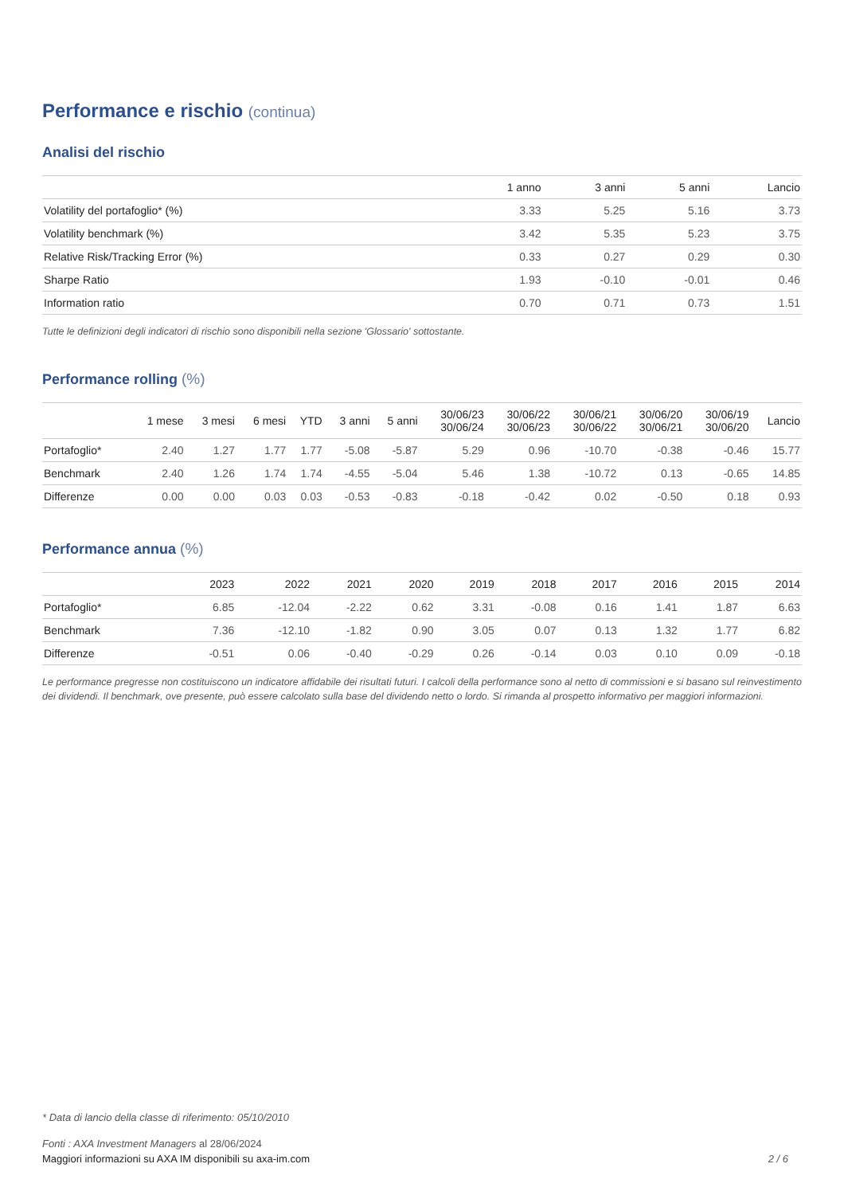Performance e rischio (continua)
Analisi del rischio
| | 1 anno | 3 anni | 5 anni | Lancio |
| --- | --- | --- | --- | --- |
| Volatility del portafoglio* (%) | 3.33 | 5.25 | 5.16 | 3.73 |
| Volatility benchmark (%) | 3.42 | 5.35 | 5.23 | 3.75 |
| Relative Risk/Tracking Error (%) | 0.33 | 0.27 | 0.29 | 0.30 |
| Sharpe Ratio | 1.93 | -0.10 | -0.01 | 0.46 |
| Information ratio | 0.70 | 0.71 | 0.73 | 1.51 |
Tutte le definizioni degli indicatori di rischio sono disponibili nella sezione 'Glossario' sottostante.
Performance rolling (%)
| | 1 mese | 3 mesi | 6 mesi | YTD | 3 anni | 5 anni | 30/06/23 30/06/24 | 30/06/22 30/06/23 | 30/06/21 30/06/22 | 30/06/20 30/06/21 | 30/06/19 30/06/20 | Lancio |
| --- | --- | --- | --- | --- | --- | --- | --- | --- | --- | --- | --- | --- |
| Portafoglio* | 2.40 | 1.27 | 1.77 | 1.77 | -5.08 | -5.87 | 5.29 | 0.96 | -10.70 | -0.38 | -0.46 | 15.77 |
| Benchmark | 2.40 | 1.26 | 1.74 | 1.74 | -4.55 | -5.04 | 5.46 | 1.38 | -10.72 | 0.13 | -0.65 | 14.85 |
| Differenze | 0.00 | 0.00 | 0.03 | 0.03 | -0.53 | -0.83 | -0.18 | -0.42 | 0.02 | -0.50 | 0.18 | 0.93 |
Performance annua (%)
| | 2023 | 2022 | 2021 | 2020 | 2019 | 2018 | 2017 | 2016 | 2015 | 2014 |
| --- | --- | --- | --- | --- | --- | --- | --- | --- | --- | --- |
| Portafoglio* | 6.85 | -12.04 | -2.22 | 0.62 | 3.31 | -0.08 | 0.16 | 1.41 | 1.87 | 6.63 |
| Benchmark | 7.36 | -12.10 | -1.82 | 0.90 | 3.05 | 0.07 | 0.13 | 1.32 | 1.77 | 6.82 |
| Differenze | -0.51 | 0.06 | -0.40 | -0.29 | 0.26 | -0.14 | 0.03 | 0.10 | 0.09 | -0.18 |
Le performance pregresse non costituiscono un indicatore affidabile dei risultati futuri. I calcoli della performance sono al netto di commissioni e si basano sul reinvestimento dei dividendi. Il benchmark, ove presente, può essere calcolato sulla base del dividendo netto o lordo. Si rimanda al prospetto informativo per maggiori informazioni.
* Data di lancio della classe di riferimento: 05/10/2010
Fonti : AXA Investment Managers al 28/06/2024
Maggiori informazioni su AXA IM disponibili su axa-im.com 2 / 6